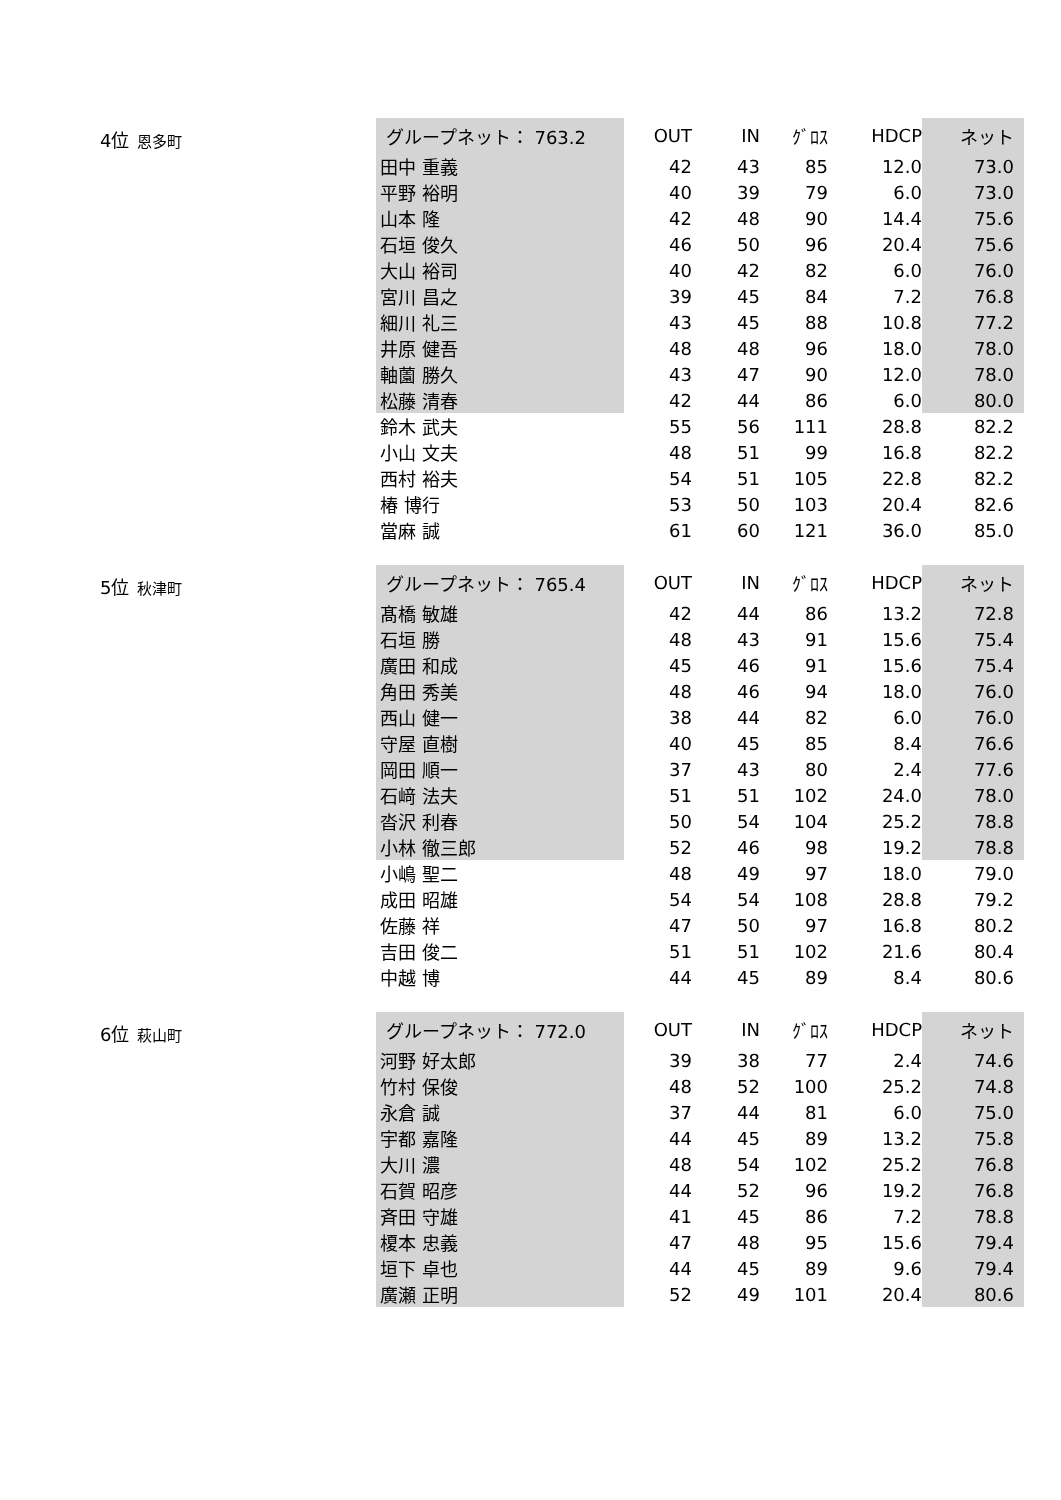4位 恩多町
| グループネット： 763.2 | OUT | IN | ｸﾞﾛｽ | HDCP | ネット |
| --- | --- | --- | --- | --- | --- |
| 田中 重義 | 42 | 43 | 85 | 12.0 | 73.0 |
| 平野 裕明 | 40 | 39 | 79 | 6.0 | 73.0 |
| 山本 隆 | 42 | 48 | 90 | 14.4 | 75.6 |
| 石垣 俊久 | 46 | 50 | 96 | 20.4 | 75.6 |
| 大山 裕司 | 40 | 42 | 82 | 6.0 | 76.0 |
| 宮川 昌之 | 39 | 45 | 84 | 7.2 | 76.8 |
| 細川 礼三 | 43 | 45 | 88 | 10.8 | 77.2 |
| 井原 健吾 | 48 | 48 | 96 | 18.0 | 78.0 |
| 軸薗 勝久 | 43 | 47 | 90 | 12.0 | 78.0 |
| 松藤 清春 | 42 | 44 | 86 | 6.0 | 80.0 |
| 鈴木 武夫 | 55 | 56 | 111 | 28.8 | 82.2 |
| 小山 文夫 | 48 | 51 | 99 | 16.8 | 82.2 |
| 西村 裕夫 | 54 | 51 | 105 | 22.8 | 82.2 |
| 椿 博行 | 53 | 50 | 103 | 20.4 | 82.6 |
| 當麻 誠 | 61 | 60 | 121 | 36.0 | 85.0 |
5位 秋津町
| グループネット： 765.4 | OUT | IN | ｸﾞﾛｽ | HDCP | ネット |
| --- | --- | --- | --- | --- | --- |
| 髙橋 敏雄 | 42 | 44 | 86 | 13.2 | 72.8 |
| 石垣 勝 | 48 | 43 | 91 | 15.6 | 75.4 |
| 廣田 和成 | 45 | 46 | 91 | 15.6 | 75.4 |
| 角田 秀美 | 48 | 46 | 94 | 18.0 | 76.0 |
| 西山 健一 | 38 | 44 | 82 | 6.0 | 76.0 |
| 守屋 直樹 | 40 | 45 | 85 | 8.4 | 76.6 |
| 岡田 順一 | 37 | 43 | 80 | 2.4 | 77.6 |
| 石﨑 法夫 | 51 | 51 | 102 | 24.0 | 78.0 |
| 沓沢 利春 | 50 | 54 | 104 | 25.2 | 78.8 |
| 小林 徹三郎 | 52 | 46 | 98 | 19.2 | 78.8 |
| 小嶋 聖二 | 48 | 49 | 97 | 18.0 | 79.0 |
| 成田 昭雄 | 54 | 54 | 108 | 28.8 | 79.2 |
| 佐藤 祥 | 47 | 50 | 97 | 16.8 | 80.2 |
| 吉田 俊二 | 51 | 51 | 102 | 21.6 | 80.4 |
| 中越 博 | 44 | 45 | 89 | 8.4 | 80.6 |
6位 萩山町
| グループネット： 772.0 | OUT | IN | ｸﾞﾛｽ | HDCP | ネット |
| --- | --- | --- | --- | --- | --- |
| 河野 好太郎 | 39 | 38 | 77 | 2.4 | 74.6 |
| 竹村 保俊 | 48 | 52 | 100 | 25.2 | 74.8 |
| 永倉 誠 | 37 | 44 | 81 | 6.0 | 75.0 |
| 宇都 嘉隆 | 44 | 45 | 89 | 13.2 | 75.8 |
| 大川 濃 | 48 | 54 | 102 | 25.2 | 76.8 |
| 石賀 昭彦 | 44 | 52 | 96 | 19.2 | 76.8 |
| 斉田 守雄 | 41 | 45 | 86 | 7.2 | 78.8 |
| 榎本 忠義 | 47 | 48 | 95 | 15.6 | 79.4 |
| 垣下 卓也 | 44 | 45 | 89 | 9.6 | 79.4 |
| 廣瀬 正明 | 52 | 49 | 101 | 20.4 | 80.6 |